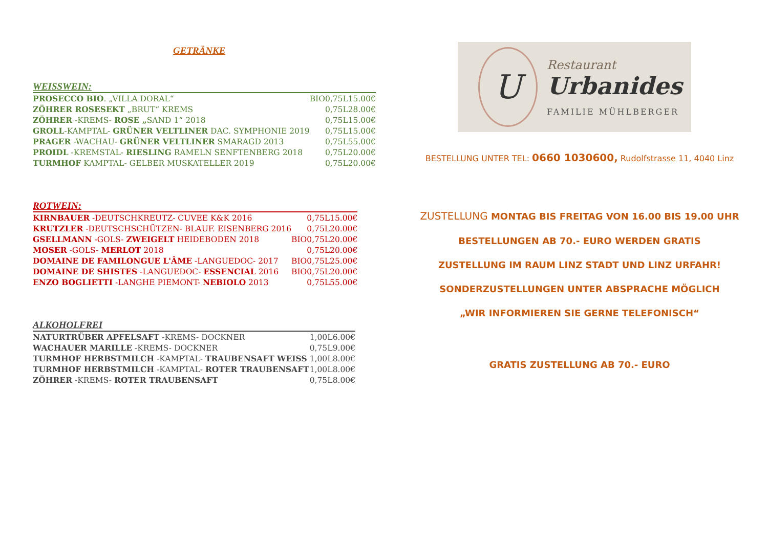GETRÄNKE
WEISSWEIN:
| PROSECCO BIO . „VILLA DORAL“ | BIO | 0,75L | 15.00€ |
| ZÖHRER ROSESEKT „BRUT“ KREMS | | 0,75L | 28.00€ |
| ZÖHRER -KREMS- ROSE „ SAND 1“ 2018 | | 0,75L | 15.00€ |
| GROLL -KAMPTAL- GRÜNER VELTLINER DAC. SYMPHONIE 2019 | | 0,75L | 15.00€ |
| PRAGER -WACHAU- GRÜNER VELTLINER SMARAGD 2013 | | 0,75L | 55.00€ |
| PROIDL -KREMSTAL- RIESLING RAMELN SENFTENBERG 2018 | | 0,75L | 20.00€ |
| TURMHOF KAMPTAL- GELBER MUSKATELLER 2019 | | 0,75L | 20.00€ |
ROTWEIN:
| KIRNBAUER -DEUTSCHKREUTZ- CUVEE K&K 2016 | | 0,75L | 15.00€ |
| KRUTZLER -DEUTSCHSCHÜTZEN- BLAUF. EISENBERG 2016 | | 0,75L | 20.00€ |
| GSELLMANN -GOLS- ZWEIGELT HEIDEBODEN 2018 | BIO | 0,75L | 20.00€ |
| MOSER -GOLS- MERLOT 2018 | | 0,75L | 20.00€ |
| DOMAINE DE FAMILONGUE L'ÂME -LANGUEDOC- 2017 | BIO | 0,75L | 25.00€ |
| DOMAINE DE SHISTES -LANGUEDOC- ESSENCIAL 2016 | BIO | 0,75L | 20.00€ |
| ENZO BOGLIETTI -LANGHE PIEMONT- NEBIOLO 2013 | | 0,75L | 55.00€ |
ALKOHOLFREI
| NATURTRÜBER APFELSAFT -KREMS- DOCKNER | 1,00L | 6.00€ |
| WACHAUER MARILLE -KREMS- DOCKNER | 0,75L | 9.00€ |
| TURMHOF HERBSTMILCH -KAMPTAL- TRAUBENSAFT WEISS | 1,00L | 8.00€ |
| TURMHOF HERBSTMILCH -KAMPTAL- ROTER TRAUBENSAFT | 1,00L | 8.00€ |
| ZÖHRER -KREMS- ROTER TRAUBENSAFT | 0,75L | 8.00€ |
U
Restaurant
Urbanides
FAMILIE MÜHLBERGER
BESTELLUNG UNTER TEL: 0660 1030600, Rudolfstrasse 11, 4040 Linz
ZUSTELLUNG MONTAG BIS FREITAG VON 16.00 BIS 19.00 UHR
BESTELLUNGEN AB 70.- EURO WERDEN GRATIS
ZUSTELLUNG IM RAUM LINZ STADT UND LINZ URFAHR!
SONDERZUSTELLUNGEN UNTER ABSPRACHE MÖGLICH
„WIR INFORMIEREN SIE GERNE TELEFONISCH“
GRATIS ZUSTELLUNG AB 70.- EURO